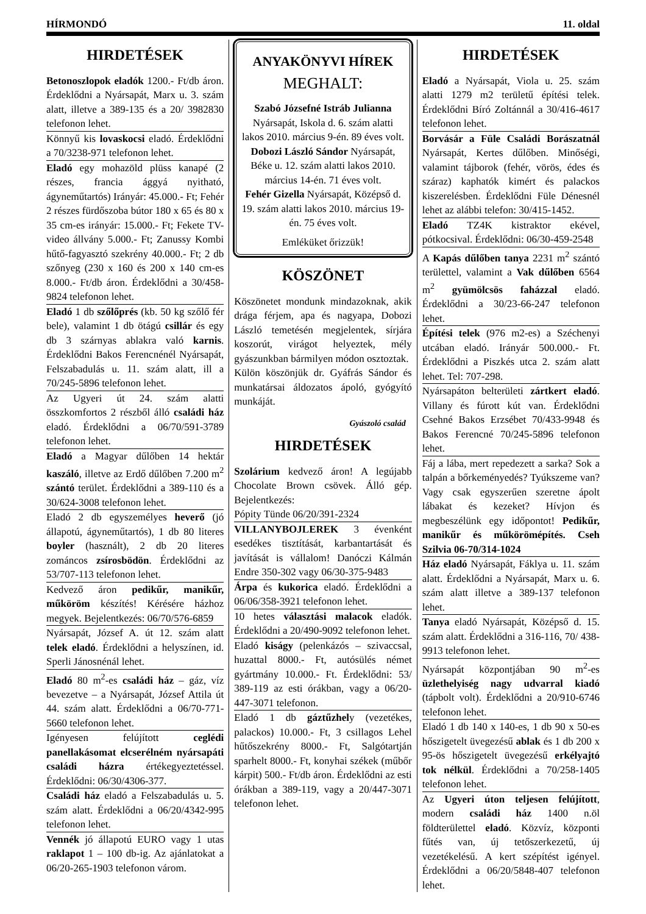HÍRMONDÓ 11. oldal
HIRDETÉSEK
Betonoszlopok eladók 1200.- Ft/db áron. Érdeklődni a Nyársapát, Marx u. 3. szám alatt, illetve a 389-135 és a 20/ 3982830 telefonon lehet.
Könnyű kis lovaskocsi eladó. Érdeklődni a 70/3238-971 telefonon lehet.
Eladó egy mohazöld plüss kanapé (2 részes, francia ággyá nyitható, ágyneműtartós) Irányár: 45.000.- Ft; Fehér 2 részes fürdőszoba bútor 180 x 65 és 80 x 35 cm-es irányár: 15.000.- Ft; Fekete TV-video állvány 5.000.- Ft; Zanussy Kombi hűtő-fagyasztó szekrény 40.000.- Ft; 2 db szőnyeg (230 x 160 és 200 x 140 cm-es 8.000.- Ft/db áron. Érdeklődni a 30/458-9824 telefonon lehet.
Eladó 1 db szőlőprés (kb. 50 kg szőlő fér bele), valamint 1 db ötágú csillár és egy db 3 szárnyas ablakra való karnis. Érdeklődni Bakos Ferencnénél Nyársapát, Felszabadulás u. 11. szám alatt, ill a 70/245-5896 telefonon lehet.
Az Ugyeri út 24. szám alatti összkomfortos 2 részből álló családi ház eladó. Érdeklődni a 06/70/591-3789 telefonon lehet.
Eladó a Magyar dűlőben 14 hektár kaszáló, illetve az Erdő dűlőben 7.200 m<sup>2</sup> szántó terület. Érdeklődni a 389-110 és a 30/624-3008 telefonon lehet.
Eladó 2 db egyszemélyes heverő (jó állapotú, ágyneműtartós), 1 db 80 literes boyler (használt), 2 db 20 literes zománcos zsírosbödön. Érdeklődni az 53/707-113 telefonon lehet.
Kedvező áron pedikűr, manikűr, műköröm készítés! Kérésére házhoz megyek. Bejelentkezés: 06/70/576-6859
Nyársapát, József A. út 12. szám alatt telek eladó. Érdeklődni a helyszínen, id. Sperli Jánosnénál lehet.
Eladó 80 m<sup>2</sup>-es családi ház – gáz, víz bevezetve – a Nyársapát, József Attila út 44. szám alatt. Érdeklődni a 06/70-771-5660 telefonon lehet.
Igényesen felújított ceglédi panellakásomat elcserélném nyársapáti családi házra értékegyeztetéssel. Érdeklődni: 06/30/4306-377.
Családi ház eladó a Felszabadulás u. 5. szám alatt. Érdeklődni a 06/20/4342-995 telefonon lehet.
Vennék jó állapotú EURO vagy 1 utas raklapot 1 – 100 db-ig. Az ajánlatokat a 06/20-265-1903 telefonon várom.
ANYAKÖNYVI HÍREK
MEGHALT:
Szabó Józsefné Istráb Julianna
Nyársapát, Iskola d. 6. szám alatti lakos 2010. március 9-én. 89 éves volt.
Dobozi László Sándor Nyársapát, Béke u. 12. szám alatti lakos 2010. március 14-én. 71 éves volt.
Fehér Gizella Nyársapát, Középső d. 19. szám alatti lakos 2010. március 19-én. 75 éves volt.
Emléküket őrizzük!
KÖSZÖNET
Köszönetet mondunk mindazoknak, akik drága férjem, apa és nagyapa, Dobozi László temetésén megjelentek, sírjára koszorút, virágot helyeztek, mély gyászunkban bármilyen módon osztoztak.
Külön köszönjük dr. Gyáfrás Sándor és munkatársai áldozatos ápoló, gyógyító munkáját.
Gyászoló család
HIRDETÉSEK
Szolárium kedvező áron! A legújabb Chocolate Brown csövek. Álló gép. Bejelentkezés:
Pópity Tünde 06/20/391-2324
VILLANYBOJLEREK 3 évenként esedékes tisztítását, karbantartását és javítását is vállalom! Danóczi Kálmán Endre 350-302 vagy 06/30-375-9483
Árpa és kukorica eladó. Érdeklődni a 06/06/358-3921 telefonon lehet.
10 hetes választási malacok eladók. Érdeklődni a 20/490-9092 telefonon lehet.
Eladó kiságy (pelenkázós – szivaccsal, huzattal 8000.- Ft, autósülés német gyártmány 10.000.- Ft. Érdeklődni: 53/ 389-119 az esti órákban, vagy a 06/20-447-3071 telefonon.
Eladó 1 db gáztűzhely (vezetékes, palackos) 10.000.- Ft, 3 csillagos Lehel hűtőszekrény 8000.- Ft, Salgótartján sparhelt 8000.- Ft, konyhai székek (műbőr kárpit) 500.- Ft/db áron. Érdeklődni az esti órákban a 389-119, vagy a 20/447-3071 telefonon lehet.
HIRDETÉSEK
Eladó a Nyársapát, Viola u. 25. szám alatti 1279 m2 területű építési telek. Érdeklődni Bíró Zoltánnál a 30/416-4617 telefonon lehet.
Borvásár a Füle Családi Borászatnál Nyársapát, Kertes dűlőben. Minőségi, valamint tájborok (fehér, vörös, édes és száraz) kaphatók kimért és palackos kiszerelésben. Érdeklődni Füle Dénesnél lehet az alábbi telefon: 30/415-1452.
Eladó TZ4K kistraktor ekével, pótkocsival. Érdeklődni: 06/30-459-2548
A Kapás dűlőben tanya 2231 m<sup>2</sup> szántó területtel, valamint a Vak dűlőben 6564 m<sup>2</sup> gyümölcsös faházzal eladó. Érdeklődni a 30/23-66-247 telefonon lehet.
Építési telek (976 m2-es) a Széchenyi utcában eladó. Irányár 500.000.- Ft. Érdeklődni a Piszkés utca 2. szám alatt lehet. Tel: 707-298.
Nyársapáton belterületi zártkert eladó. Villany és fúrott kút van. Érdeklődni Csehné Bakos Erzsébet 70/433-9948 és Bakos Ferencné 70/245-5896 telefonon lehet.
Fáj a lába, mert repedezett a sarka? Sok a talpán a bőrkeményedés? Tyúkszeme van? Vagy csak egyszerűen szeretne ápolt lábakat és kezeket? Hívjon és megbeszélünk egy időpontot! Pedikűr, manikűr és műkörömépítés. Cseh Szilvia 06-70/314-1024
Ház eladó Nyársapát, Fáklya u. 11. szám alatt. Érdeklődni a Nyársapát, Marx u. 6. szám alatt illetve a 389-137 telefonon lehet.
Tanya eladó Nyársapát, Középső d. 15. szám alatt. Érdeklődni a 316-116, 70/ 438-9913 telefonon lehet.
Nyársapát központjában 90 m<sup>2</sup>-es üzlethelyiség nagy udvarral kiadó (tápbolt volt). Érdeklődni a 20/910-6746 telefonon lehet.
Eladó 1 db 140 x 140-es, 1 db 90 x 50-es hőszigetelt üvegezésű ablak és 1 db 200 x 95-ös hőszigetelt üvegezésű erkélyajtó tok nélkül. Érdeklődni a 70/258-1405 telefonon lehet.
Az Ugyeri úton teljesen felújított, modern családi ház 1400 n.öl földterülettel eladó. Közvíz, központi fűtés van, új tetőszerkezetű, új vezetékelésű. A kert szépítést igényel. Érdeklődni a 06/20/5848-407 telefonon lehet.